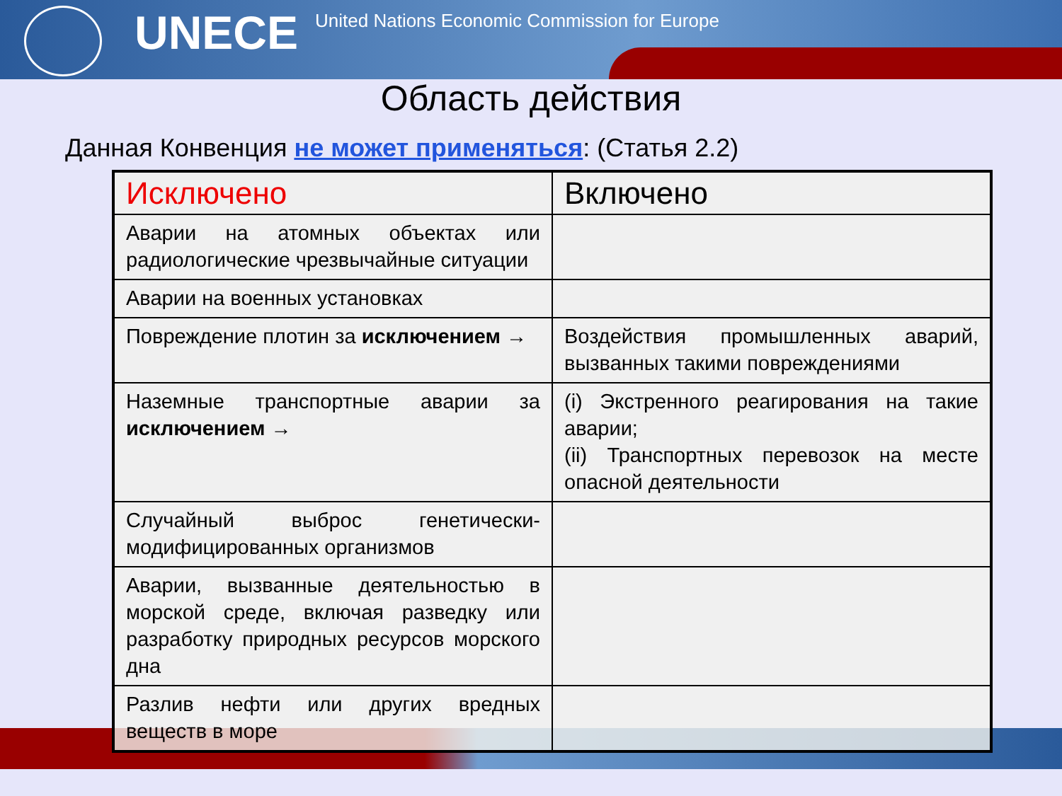UNECE
United Nations Economic Commission for Europe
Область действия
Данная Конвенция не может применяться: (Статья 2.2)
| Исключено | Включено |
| --- | --- |
| Аварии на атомных объектах или радиологические чрезвычайные ситуации | |
| Аварии на военных установках | |
| Повреждение плотин за исключением → | Воздействия промышленных аварий, вызванных такими повреждениями |
| Наземные транспортные аварии за исключением → | (i) Экстренного реагирования на такие аварии; (ii) Транспортных перевозок на месте опасной деятельности |
| Случайный выброс генетически-модифицированных организмов | |
| Аварии, вызванные деятельностью в морской среде, включая разведку или разработку природных ресурсов морского дна | |
| Разлив нефти или других вредных веществ в море | |